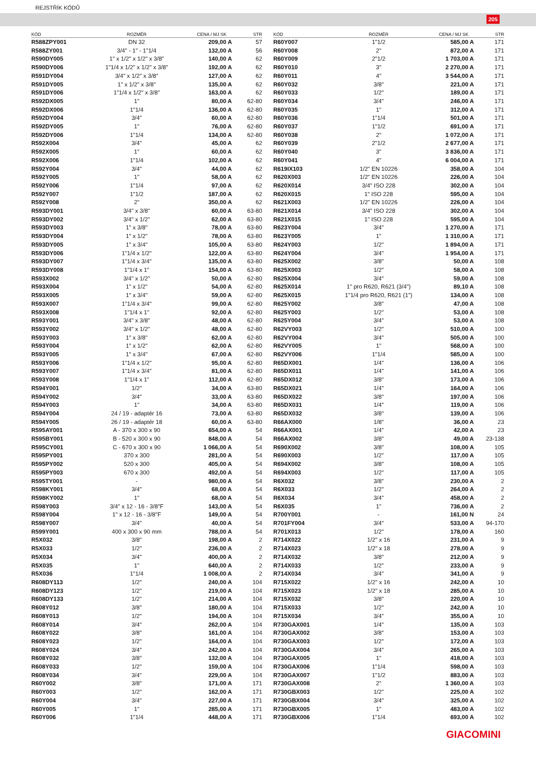REJSTŘÍK KÓDŮ
205
| KÓD | ROZMĚR | CENA / MJ SK | STR |
| --- | --- | --- | --- |
| R588ZPY001 | DN 32 | 209,00 A | 57 |
| R588ZY001 | 3/4" - 1" - 1"1/4 | 132,00 A | 56 |
| R590DY005 | 1" x 1/2" x 1/2" x 3/8" | 140,00 A | 62 |
| R590DY006 | 1"1/4 x 1/2" x 1/2" x 3/8" | 192,00 A | 62 |
| R591DY004 | 3/4" x 1/2" x 3/8" | 127,00 A | 62 |
| R591DY005 | 1" x 1/2" x 3/8" | 135,00 A | 62 |
| R591DY006 | 1"1/4 x 1/2" x 3/8" | 163,00 A | 62 |
| R592DX005 | 1" | 80,00 A | 62-80 |
| R592DX006 | 1"1/4 | 136,00 A | 62-80 |
| R592DY004 | 3/4" | 60,00 A | 62-80 |
| R592DY005 | 1" | 76,00 A | 62-80 |
| R592DY006 | 1"1/4 | 134,00 A | 62-80 |
| R592X004 | 3/4" | 45,00 A | 62 |
| R592X005 | 1" | 60,00 A | 62 |
| R592X006 | 1"1/4 | 102,00 A | 62 |
| R592Y004 | 3/4" | 44,00 A | 62 |
| R592Y005 | 1" | 58,00 A | 62 |
| R592Y006 | 1"1/4 | 97,00 A | 62 |
| R592Y007 | 1"1/2 | 187,00 A | 62 |
| R592Y008 | 2" | 350,00 A | 62 |
| R593DY001 | 3/4" x 3/8" | 60,00 A | 63-80 |
| R593DY002 | 3/4" x 1/2" | 62,00 A | 63-80 |
| R593DY003 | 1" x 3/8" | 78,00 A | 63-80 |
| R593DY004 | 1" x 1/2" | 78,00 A | 63-80 |
| R593DY005 | 1" x 3/4" | 105,00 A | 63-80 |
| R593DY006 | 1"1/4 x 1/2" | 122,00 A | 63-80 |
| R593DY007 | 1"1/4 x 3/4" | 135,00 A | 63-80 |
| R593DY008 | 1"1/4 x 1" | 154,00 A | 63-80 |
| R593X002 | 3/4" x 1/2" | 50,00 A | 62-80 |
| R593X004 | 1" x 1/2" | 54,00 A | 62-80 |
| R593X005 | 1" x 3/4" | 59,00 A | 62-80 |
| R593X007 | 1"1/4 x 3/4" | 99,00 A | 62-80 |
| R593X008 | 1"1/4 x 1" | 92,00 A | 62-80 |
| R593Y001 | 3/4" x 3/8" | 48,00 A | 62-80 |
| R593Y002 | 3/4" x 1/2" | 48,00 A | 62-80 |
| R593Y003 | 1" x 3/8" | 62,00 A | 62-80 |
| R593Y004 | 1" x 1/2" | 62,00 A | 62-80 |
| R593Y005 | 1" x 3/4" | 67,00 A | 62-80 |
| R593Y006 | 1"1/4 x 1/2" | 95,00 A | 62-80 |
| R593Y007 | 1"1/4 x 3/4" | 81,00 A | 62-80 |
| R593Y008 | 1"1/4 x 1" | 112,00 A | 62-80 |
| R594Y001 | 1/2" | 34,00 A | 63-80 |
| R594Y002 | 3/4" | 33,00 A | 63-80 |
| R594Y003 | 1" | 34,00 A | 63-80 |
| R594Y004 | 24 / 19 - adaptér 16 | 73,00 A | 63-80 |
| R594Y005 | 26 / 19 - adaptér 18 | 60,00 A | 63-80 |
| R595AY001 | A - 370 x 300 x 90 | 654,00 A | 54 |
| R595BY001 | B - 520 x 300 x 90 | 848,00 A | 54 |
| R595CY001 | C - 670 x 300 x 90 | 1 066,00 A | 54 |
| R595PY001 | 370 x 300 | 281,00 A | 54 |
| R595PY002 | 520 x 300 | 405,00 A | 54 |
| R595PY003 | 670 x 300 | 492,00 A | 54 |
| R595TY001 | - | 980,00 A | 54 |
| R598KY001 | 3/4" | 68,00 A | 54 |
| R598KY002 | 1" | 68,00 A | 54 |
| R598Y003 | 3/4" x 12 - 16 - 3/8"F | 143,00 A | 54 |
| R598Y004 | 1" x 12 - 16 - 3/8"F | 149,00 A | 54 |
| R598Y007 | 3/4" | 40,00 A | 54 |
| R599Y001 | 400 x 300 x 90 mm | 788,00 A | 54 |
| R5X032 | 3/8" | 198,00 A | 2 |
| R5X033 | 1/2" | 236,00 A | 2 |
| R5X034 | 3/4" | 400,00 A | 2 |
| R5X035 | 1" | 640,00 A | 2 |
| R5X036 | 1"1/4 | 1 008,00 A | 2 |
| R608DY113 | 1/2" | 240,00 A | 104 |
| R608DY123 | 1/2" | 219,00 A | 104 |
| R608DY133 | 1/2" | 214,00 A | 104 |
| R608Y012 | 3/8" | 180,00 A | 104 |
| R608Y013 | 1/2" | 194,00 A | 104 |
| R608Y014 | 3/4" | 262,00 A | 104 |
| R608Y022 | 3/8" | 161,00 A | 104 |
| R608Y023 | 1/2" | 164,00 A | 104 |
| R608Y024 | 3/4" | 242,00 A | 104 |
| R608Y032 | 3/8" | 132,00 A | 104 |
| R608Y033 | 1/2" | 159,00 A | 104 |
| R608Y034 | 3/4" | 229,00 A | 104 |
| R60Y002 | 3/8" | 171,00 A | 171 |
| R60Y003 | 1/2" | 162,00 A | 171 |
| R60Y004 | 3/4" | 227,00 A | 171 |
| R60Y005 | 1" | 285,00 A | 171 |
| R60Y006 | 1"1/4 | 448,00 A | 171 |
| KÓD | ROZMĚR | CENA / MJ SK | STR |
| --- | --- | --- | --- |
| R60Y007 | 1"1/2 | 585,00 A | 171 |
| R60Y008 | 2" | 872,00 A | 171 |
| R60Y009 | 2"1/2 | 1 703,00 A | 171 |
| R60Y010 | 3" | 2 270,00 A | 171 |
| R60Y011 | 4" | 3 544,00 A | 171 |
| R60Y032 | 3/8" | 221,00 A | 171 |
| R60Y033 | 1/2" | 189,00 A | 171 |
| R60Y034 | 3/4" | 246,00 A | 171 |
| R60Y035 | 1" | 312,00 A | 171 |
| R60Y036 | 1"1/4 | 501,00 A | 171 |
| R60Y037 | 1"1/2 | 691,00 A | 171 |
| R60Y038 | 2" | 1 072,00 A | 171 |
| R60Y039 | 2"1/2 | 2 677,00 A | 171 |
| R60Y040 | 3" | 3 836,00 A | 171 |
| R60Y041 | 4" | 6 004,00 A | 171 |
| R619IX103 | 1/2" EN 10226 | 358,00 A | 104 |
| R620X003 | 1/2" EN 10226 | 226,00 A | 104 |
| R620X014 | 3/4" ISO 228 | 302,00 A | 104 |
| R620X015 | 1" ISO 228 | 595,00 A | 104 |
| R621X003 | 1/2" EN 10226 | 226,00 A | 104 |
| R621X014 | 3/4" ISO 228 | 302,00 A | 104 |
| R621X015 | 1" ISO 228 | 595,00 A | 104 |
| R623Y004 | 3/4" | 1 270,00 A | 171 |
| R623Y005 | 1" | 1 310,00 A | 171 |
| R624Y003 | 1/2" | 1 894,00 A | 171 |
| R624Y004 | 3/4" | 1 954,00 A | 171 |
| R625X002 | 3/8" | 50,00 A | 108 |
| R625X003 | 1/2" | 58,00 A | 108 |
| R625X004 | 3/4" | 59,00 A | 108 |
| R625X014 | 1" pro R620, R621 (3/4") | 89,10 A | 108 |
| R625X015 | 1"1/4 pro R620, R621 (1") | 134,00 A | 108 |
| R625Y002 | 3/8" | 47,00 A | 108 |
| R625Y003 | 1/2" | 53,00 A | 108 |
| R625Y004 | 3/4" | 53,00 A | 108 |
| R62VY003 | 1/2" | 510,00 A | 100 |
| R62VY004 | 3/4" | 505,00 A | 100 |
| R62VY005 | 1" | 568,00 A | 100 |
| R62VY006 | 1"1/4 | 585,00 A | 100 |
| R65DX001 | 1/4" | 136,00 A | 106 |
| R65DX011 | 1/4" | 141,00 A | 106 |
| R65DX012 | 3/8" | 173,00 A | 106 |
| R65DX021 | 1/4" | 164,00 A | 106 |
| R65DX022 | 3/8" | 197,00 A | 106 |
| R65DX031 | 1/4" | 119,00 A | 106 |
| R65DX032 | 3/8" | 139,00 A | 106 |
| R66AX000 | 1/8" | 36,00 A | 23 |
| R66AX001 | 1/4" | 42,00 A | 23 |
| R66AX002 | 3/8" | 49,00 A | 23-138 |
| R690X002 | 3/8" | 108,00 A | 105 |
| R690X003 | 1/2" | 117,00 A | 105 |
| R694X002 | 3/8" | 108,00 A | 105 |
| R694X003 | 1/2" | 117,00 A | 105 |
| R6X032 | 3/8" | 230,00 A | 2 |
| R6X033 | 1/2" | 264,00 A | 2 |
| R6X034 | 3/4" | 458,00 A | 2 |
| R6X035 | 1" | 736,00 A | 2 |
| R700Y001 | - | 161,00 N | 24 |
| R701FY004 | 3/4" | 533,00 A | 94-170 |
| R701X013 | 1/2" | 178,00 A | 160 |
| R714X022 | 1/2" x 16 | 231,00 A | 9 |
| R714X023 | 1/2" x 18 | 278,00 A | 9 |
| R714X032 | 3/8" | 212,00 A | 9 |
| R714X033 | 1/2" | 233,00 A | 9 |
| R714X034 | 3/4" | 341,00 A | 9 |
| R715X022 | 1/2" x 16 | 242,00 A | 10 |
| R715X023 | 1/2" x 18 | 285,00 A | 10 |
| R715X032 | 3/8" | 220,00 A | 10 |
| R715X033 | 1/2" | 242,00 A | 10 |
| R715X034 | 3/4" | 355,00 A | 10 |
| R730GAX001 | 1/4" | 135,00 A | 103 |
| R730GAX002 | 3/8" | 153,00 A | 103 |
| R730GAX003 | 1/2" | 172,00 A | 103 |
| R730GAX004 | 3/4" | 265,00 A | 103 |
| R730GAX005 | 1" | 418,00 A | 103 |
| R730GAX006 | 1"1/4 | 598,00 A | 103 |
| R730GAX007 | 1"1/2 | 883,00 A | 103 |
| R730GAX008 | 2" | 1 360,00 A | 103 |
| R730GBX003 | 1/2" | 225,00 A | 102 |
| R730GBX004 | 3/4" | 325,00 A | 102 |
| R730GBX005 | 1" | 483,00 A | 102 |
| R730GBX006 | 1"1/4 | 693,00 A | 102 |
GIACOMINI